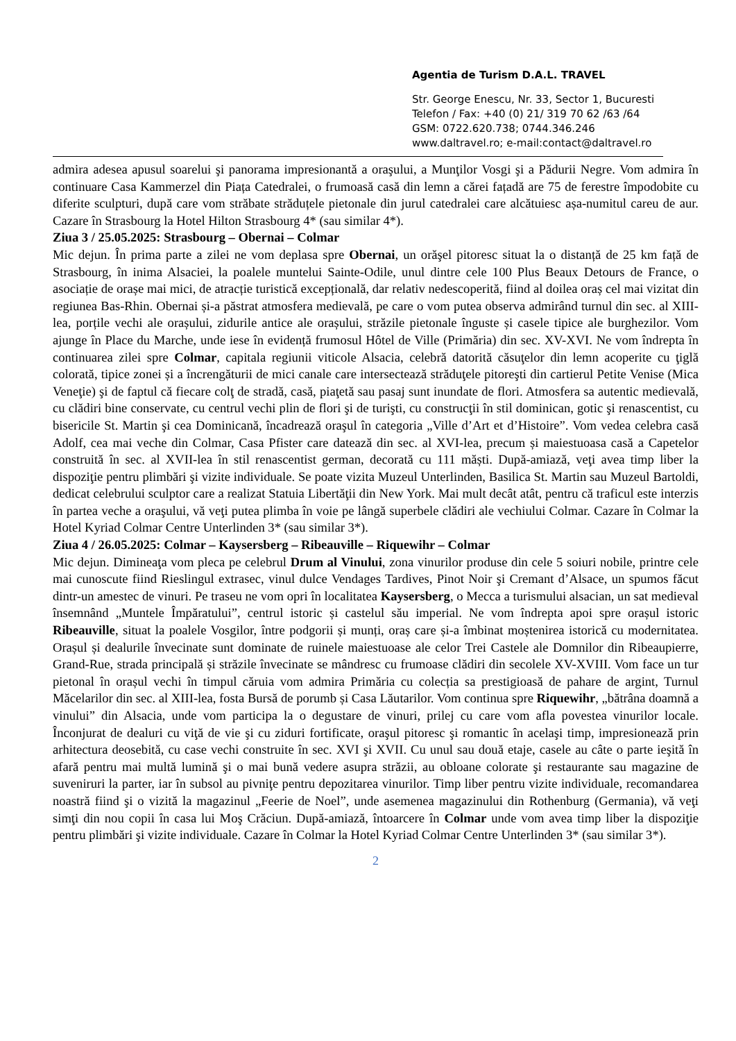Agentia de Turism D.A.L. TRAVEL
Str. George Enescu, Nr. 33, Sector 1, Bucuresti
Telefon / Fax: +40 (0) 21/ 319 70 62 /63 /64
GSM: 0722.620.738; 0744.346.246
www.daltravel.ro; e-mail:contact@daltravel.ro
admira adesea apusul soarelui şi panorama impresionantă a oraşului, a Munţilor Vosgi şi a Pădurii Negre. Vom admira în continuare Casa Kammerzel din Piața Catedralei, o frumoasă casă din lemn a cărei fațadă are 75 de ferestre împodobite cu diferite sculpturi, după care vom străbate străduțele pietonale din jurul catedralei care alcătuiesc așa-numitul careu de aur. Cazare în Strasbourg la Hotel Hilton Strasbourg 4* (sau similar 4*).
Ziua 3 / 25.05.2025: Strasbourg – Obernai – Colmar
Mic dejun. În prima parte a zilei ne vom deplasa spre Obernai, un orăşel pitoresc situat la o distanță de 25 km față de Strasbourg, în inima Alsaciei, la poalele muntelui Sainte-Odile, unul dintre cele 100 Plus Beaux Detours de France, o asociație de orașe mai mici, de atracție turistică excepțională, dar relativ nedescoperită, fiind al doilea oraș cel mai vizitat din regiunea Bas-Rhin. Obernai și-a păstrat atmosfera medievală, pe care o vom putea observa admirând turnul din sec. al XIII-lea, porțile vechi ale orașului, zidurile antice ale orașului, străzile pietonale înguste și casele tipice ale burghezilor. Vom ajunge în Place du Marche, unde iese în evidență frumosul Hôtel de Ville (Primăria) din sec. XV-XVI. Ne vom îndrepta în continuarea zilei spre Colmar, capitala regiunii viticole Alsacia, celebră datorită căsuţelor din lemn acoperite cu ţiglă colorată, tipice zonei și a încrengăturii de mici canale care intersectează străduţele pitoreşti din cartierul Petite Venise (Mica Veneţie) şi de faptul că fiecare colţ de stradă, casă, piaţetă sau pasaj sunt inundate de flori. Atmosfera sa autentic medievală, cu clădiri bine conservate, cu centrul vechi plin de flori şi de turişti, cu construcţii în stil dominican, gotic şi renascentist, cu bisericile St. Martin şi cea Dominicană, încadrează oraşul în categoria „Ville d’Art et d’Histoire”. Vom vedea celebra casă Adolf, cea mai veche din Colmar, Casa Pfister care datează din sec. al XVI-lea, precum și maiestuoasa casă a Capetelor construită în sec. al XVII-lea în stil renascentist german, decorată cu 111 măști. După-amiază, veţi avea timp liber la dispoziţie pentru plimbări şi vizite individuale. Se poate vizita Muzeul Unterlinden, Basilica St. Martin sau Muzeul Bartoldi, dedicat celebrului sculptor care a realizat Statuia Libertăţii din New York. Mai mult decât atât, pentru că traficul este interzis în partea veche a oraşului, vă veţi putea plimba în voie pe lângă superbele clădiri ale vechiului Colmar. Cazare în Colmar la Hotel Kyriad Colmar Centre Unterlinden 3* (sau similar 3*).
Ziua 4 / 26.05.2025: Colmar – Kaysersberg – Ribeauville – Riquewihr – Colmar
Mic dejun. Dimineaţa vom pleca pe celebrul Drum al Vinului, zona vinurilor produse din cele 5 soiuri nobile, printre cele mai cunoscute fiind Rieslingul extrasec, vinul dulce Vendages Tardives, Pinot Noir şi Cremant d’Alsace, un spumos făcut dintr-un amestec de vinuri. Pe traseu ne vom opri în localitatea Kaysersberg, o Mecca a turismului alsacian, un sat medieval însemnând „Muntele Împăratului”, centrul istoric și castelul său imperial. Ne vom îndrepta apoi spre orașul istoric Ribeauville, situat la poalele Vosgilor, între podgorii și munți, oraș care și-a îmbinat moștenirea istorică cu modernitatea. Orașul și dealurile învecinate sunt dominate de ruinele maiestuoase ale celor Trei Castele ale Domnilor din Ribeaupierre, Grand-Rue, strada principală și străzile învecinate se mândresc cu frumoase clădiri din secolele XV-XVIII. Vom face un tur pietonal în orașul vechi în timpul căruia vom admira Primăria cu colecția sa prestigioasă de pahare de argint, Turnul Măcelarilor din sec. al XIII-lea, fosta Bursă de porumb și Casa Lăutarilor. Vom continua spre Riquewihr, „bătrâna doamnă a vinului” din Alsacia, unde vom participa la o degustare de vinuri, prilej cu care vom afla povestea vinurilor locale. Înconjurat de dealuri cu viţă de vie şi cu ziduri fortificate, oraşul pitoresc şi romantic în acelaşi timp, impresionează prin arhitectura deosebită, cu case vechi construite în sec. XVI şi XVII. Cu unul sau două etaje, casele au câte o parte ieşită în afară pentru mai multă lumină şi o mai bună vedere asupra străzii, au obloane colorate şi restaurante sau magazine de suveniruri la parter, iar în subsol au pivniţe pentru depozitarea vinurilor. Timp liber pentru vizite individuale, recomandarea noastră fiind şi o vizită la magazinul „Feerie de Noel”, unde asemenea magazinului din Rothenburg (Germania), vă veţi simţi din nou copii în casa lui Moş Crăciun. După-amiază, întoarcere în Colmar unde vom avea timp liber la dispoziţie pentru plimbări şi vizite individuale. Cazare în Colmar la Hotel Kyriad Colmar Centre Unterlinden 3* (sau similar 3*).
2